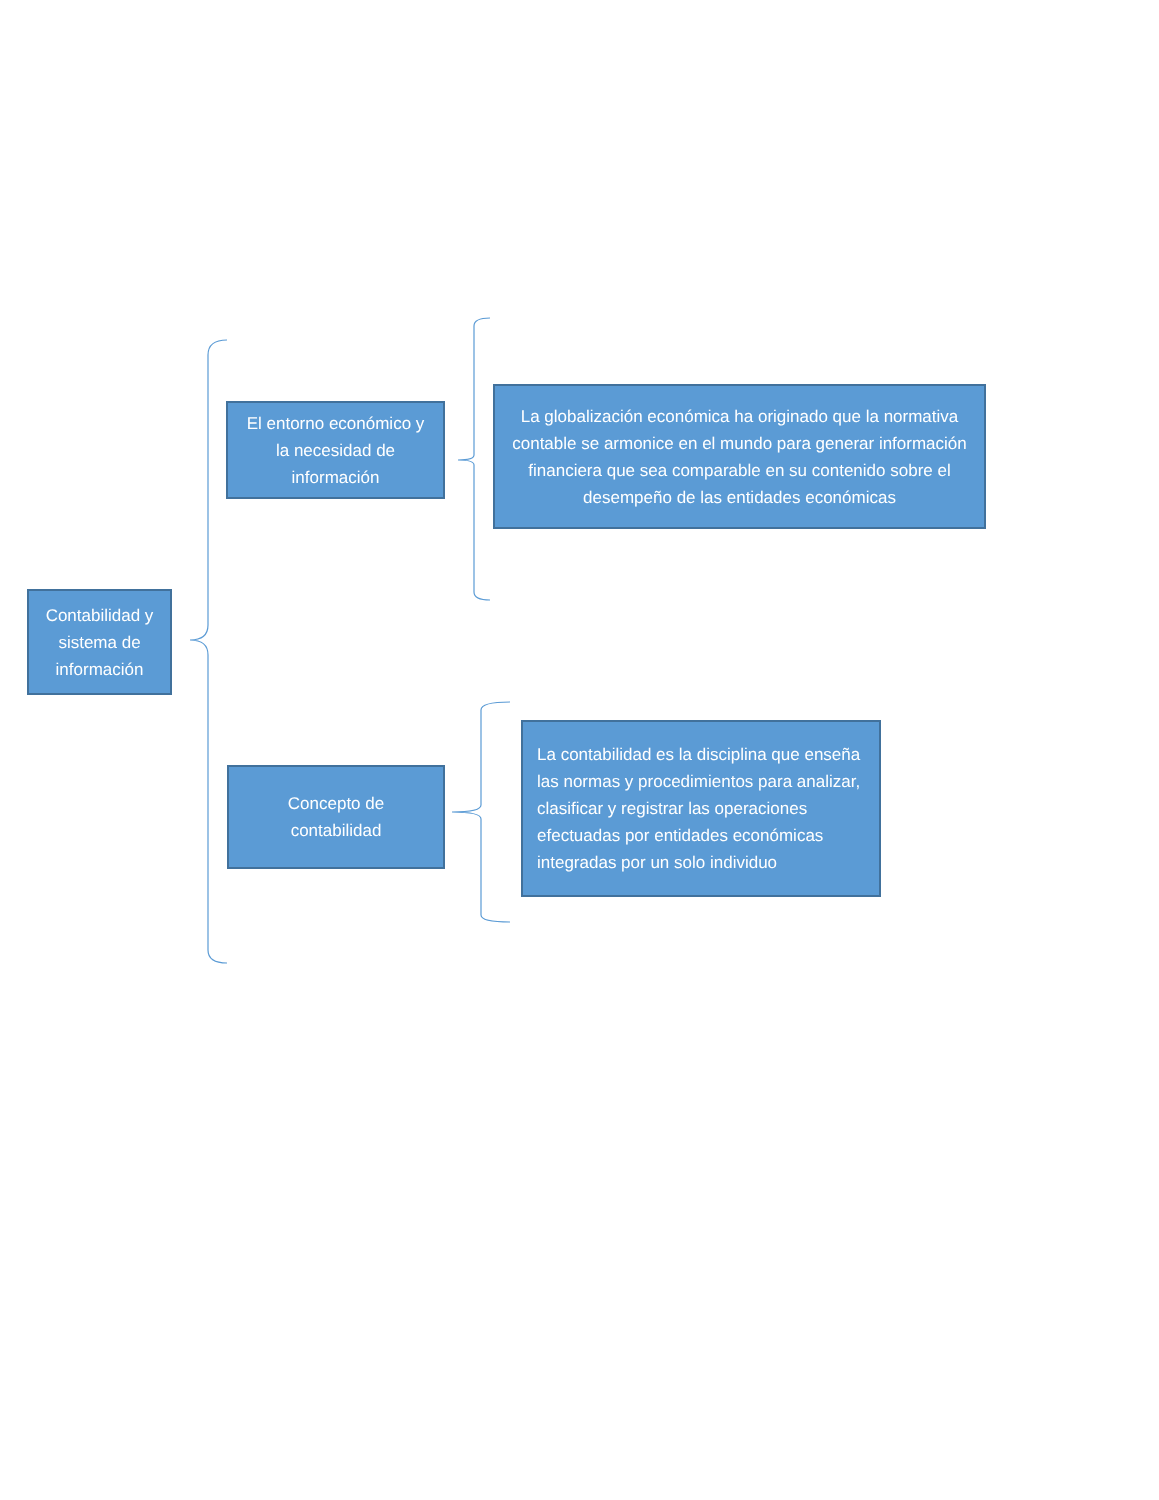Contabilidad y sistema de información
El entorno económico y la necesidad de información
La globalización económica ha originado que la normativa contable se armonice en el mundo para generar información financiera que sea comparable en su contenido sobre el desempeño de las entidades económicas
Concepto de contabilidad
La contabilidad es la disciplina que enseña las normas y procedimientos para analizar, clasificar y registrar las operaciones efectuadas por entidades económicas integradas por un solo individuo